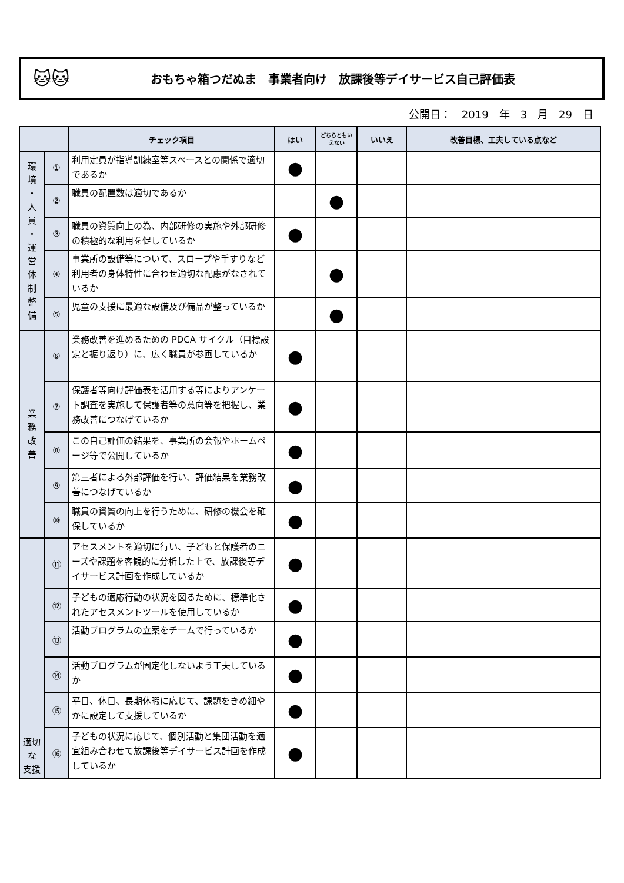🐱🐱
おもちゃ箱つだぬま　事業者向け　放課後等デイサービス自己評価表
公開日：　2019　年　3　月　29　日
| | | チェック項目 | はい | どちらともいえない | いいえ | 改善目標、工夫している点など |
| --- | --- | --- | --- | --- | --- | --- |
| 環 境 ・ 人 員 ・ 運 営 体 制 整 備 | ① | 利用定員が指導訓練室等スペースとの関係で適切であるか | ● | | | |
| | ② | 職員の配置数は適切であるか | | ● | | |
| | ③ | 職員の資質向上の為、内部研修の実施や外部研修の積極的な利用を促しているか | ● | | | |
| | ④ | 事業所の設備等について、スロープや手すりなど利用者の身体特性に合わせ適切な配慮がなされているか | | ● | | |
| | ⑤ | 児童の支援に最適な設備及び備品が整っているか | | ● | | |
| 業 務 改 善 | ⑥ | 業務改善を進めるための PDCA サイクル（目標設定と振り返り）に、広く職員が参画しているか | ● | | | |
| | ⑦ | 保護者等向け評価表を活用する等によりアンケート調査を実施して保護者等の意向等を把握し、業務改善につなげているか | ● | | | |
| | ⑧ | この自己評価の結果を、事業所の会報やホームページ等で公開しているか | ● | | | |
| | ⑨ | 第三者による外部評価を行い、評価結果を業務改善につなげているか | ● | | | |
| | ⑩ | 職員の資質の向上を行うために、研修の機会を確保しているか | ● | | | |
| 適切 な 支援 | ⑪ | アセスメントを適切に行い、子どもと保護者のニーズや課題を客観的に分析した上で、放課後等デイサービス計画を作成しているか | ● | | | |
| | ⑫ | 子どもの適応行動の状況を図るために、標準化されたアセスメントツールを使用しているか | ● | | | |
| | ⑬ | 活動プログラムの立案をチームで行っているか | ● | | | |
| | ⑭ | 活動プログラムが固定化しないよう工夫しているか | ● | | | |
| | ⑮ | 平日、休日、長期休暇に応じて、課題をきめ細やかに設定して支援しているか | ● | | | |
| | ⑯ | 子どもの状況に応じて、個別活動と集団活動を適宜組み合わせて放課後等デイサービス計画を作成しているか | ● | | | |